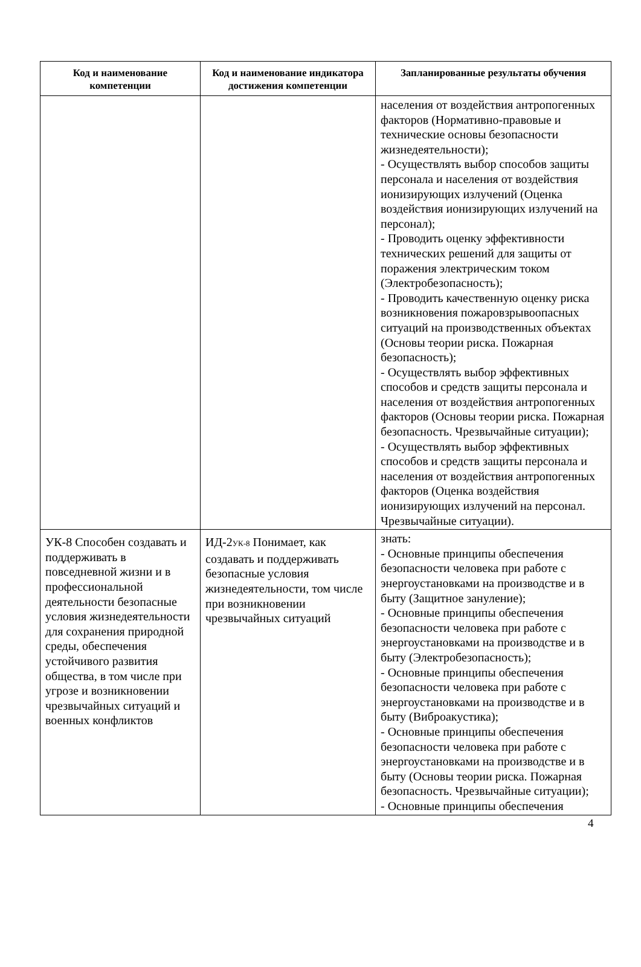| Код и наименование компетенции | Код и наименование индикатора достижения компетенции | Запланированные результаты обучения |
| --- | --- | --- |
| | | населения от воздействия антропогенных факторов (Нормативно-правовые и технические основы безопасности жизнедеятельности); - Осуществлять выбор способов защиты персонала и населения от воздействия ионизирующих излучений (Оценка воздействия ионизирующих излучений на персонал); - Проводить оценку эффективности технических решений для защиты от поражения электрическим током (Электробезопасность); - Проводить качественную оценку риска возникновения пожаровзрывоопасных ситуаций на производственных объектах (Основы теории риска. Пожарная безопасность); - Осуществлять выбор эффективных способов и средств защиты персонала и населения от воздействия антропогенных факторов (Основы теории риска. Пожарная безопасность. Чрезвычайные ситуации); - Осуществлять выбор эффективных способов и средств защиты персонала и населения от воздействия антропогенных факторов (Оценка воздействия ионизирующих излучений на персонал. Чрезвычайные ситуации). |
| УК-8 Способен создавать и поддерживать в повседневной жизни и в профессиональной деятельности безопасные условия жизнедеятельности для сохранения природной среды, обеспечения устойчивого развития общества, в том числе при угрозе и возникновении чрезвычайных ситуаций и военных конфликтов | ИД-2<sub>УК-8</sub> Понимает, как создавать и поддерживать безопасные условия жизнедеятельности, том числе при возникновении чрезвычайных ситуаций | знать: - Основные принципы обеспечения безопасности человека при работе с энергоустановками на производстве и в быту (Защитное зануление); - Основные принципы обеспечения безопасности человека при работе с энергоустановками на производстве и в быту (Электробезопасность); - Основные принципы обеспечения безопасности человека при работе с энергоустановками на производстве и в быту (Виброакустика); - Основные принципы обеспечения безопасности человека при работе с энергоустановками на производстве и в быту (Основы теории риска. Пожарная безопасность. Чрезвычайные ситуации); - Основные принципы обеспечения |
4